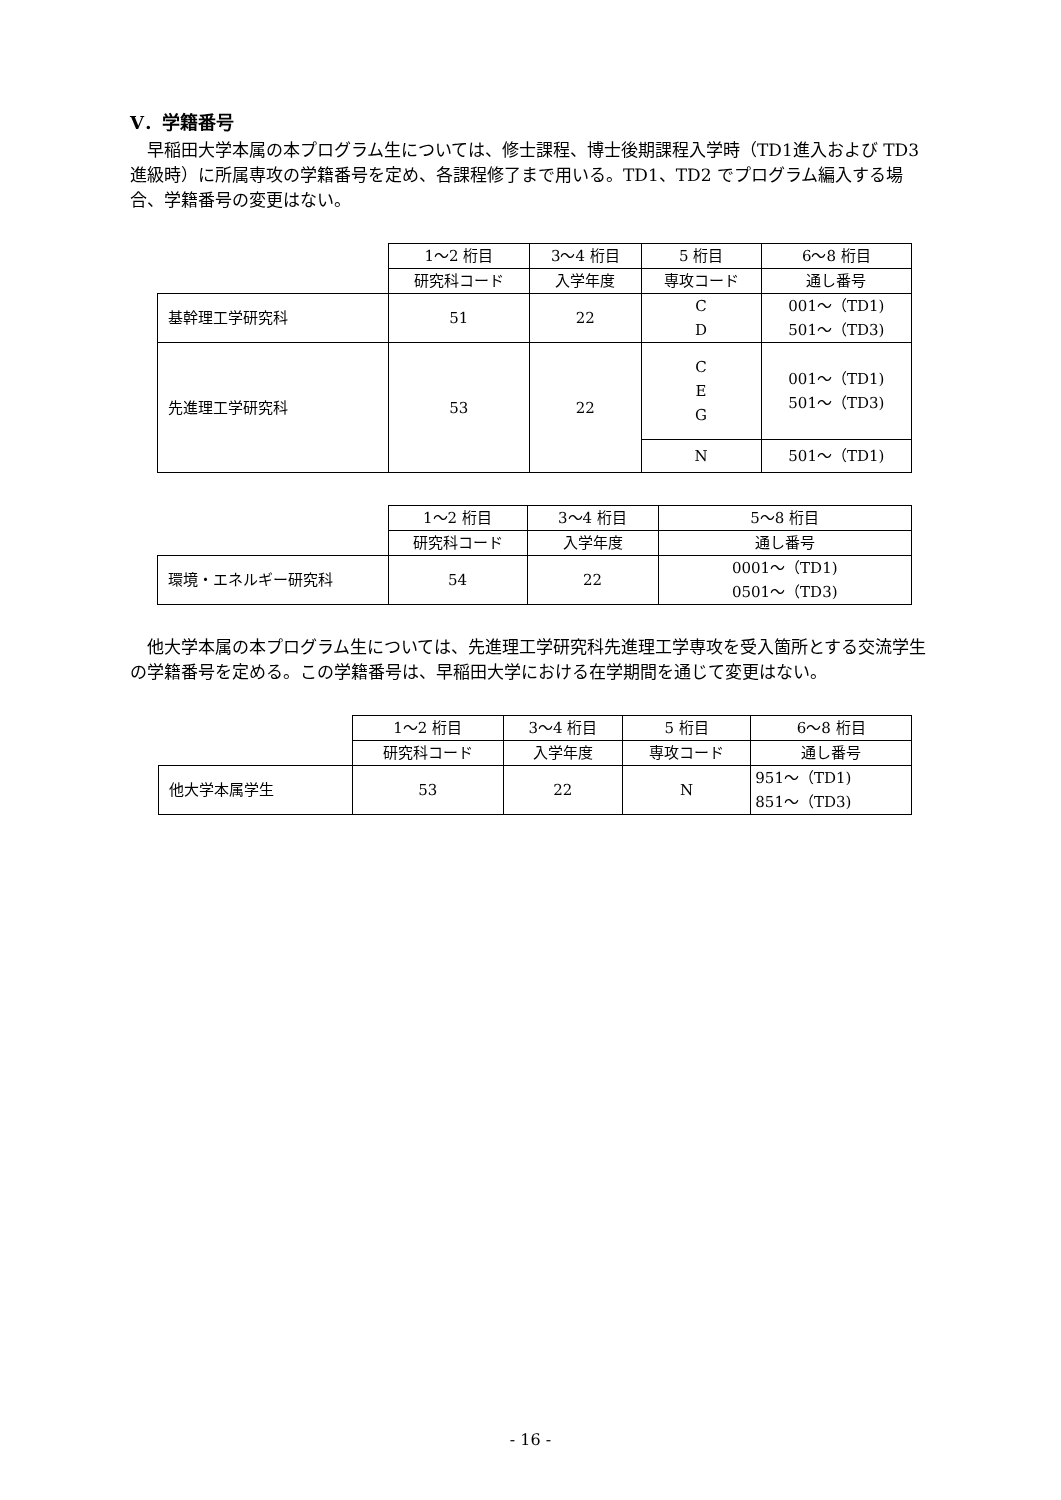Ⅴ．学籍番号
早稲田大学本属の本プログラム生については、修士課程、博士後期課程入学時（TD1進入および TD3 進級時）に所属専攻の学籍番号を定め、各課程修了まで用いる。TD1、TD2 でプログラム編入する場合、学籍番号の変更はない。
| | 1～2 桁目 | 3～4 桁目 | 5 桁目 | 6～8 桁目 |
| | 研究科コード | 入学年度 | 専攻コード | 通し番号 |
| 基幹理工学研究科 | 51 | 22 | C D | 001～（TD1) 501～（TD3) |
| 先進理工学研究科 | 53 | 22 | C E G | 001～（TD1) 501～（TD3) |
| | | | N | 501～（TD1) |
| | 1～2 桁目 | 3～4 桁目 | 5～8 桁目 |
| | 研究科コード | 入学年度 | 通し番号 |
| 環境・エネルギー研究科 | 54 | 22 | 0001～（TD1) 0501～（TD3) |
他大学本属の本プログラム生については、先進理工学研究科先進理工学専攻を受入箇所とする交流学生の学籍番号を定める。この学籍番号は、早稲田大学における在学期間を通じて変更はない。
| | 1～2 桁目 | 3～4 桁目 | 5 桁目 | 6～8 桁目 |
| | 研究科コード | 入学年度 | 専攻コード | 通し番号 |
| 他大学本属学生 | 53 | 22 | N | 951～（TD1) 851～（TD3) |
- 16 -